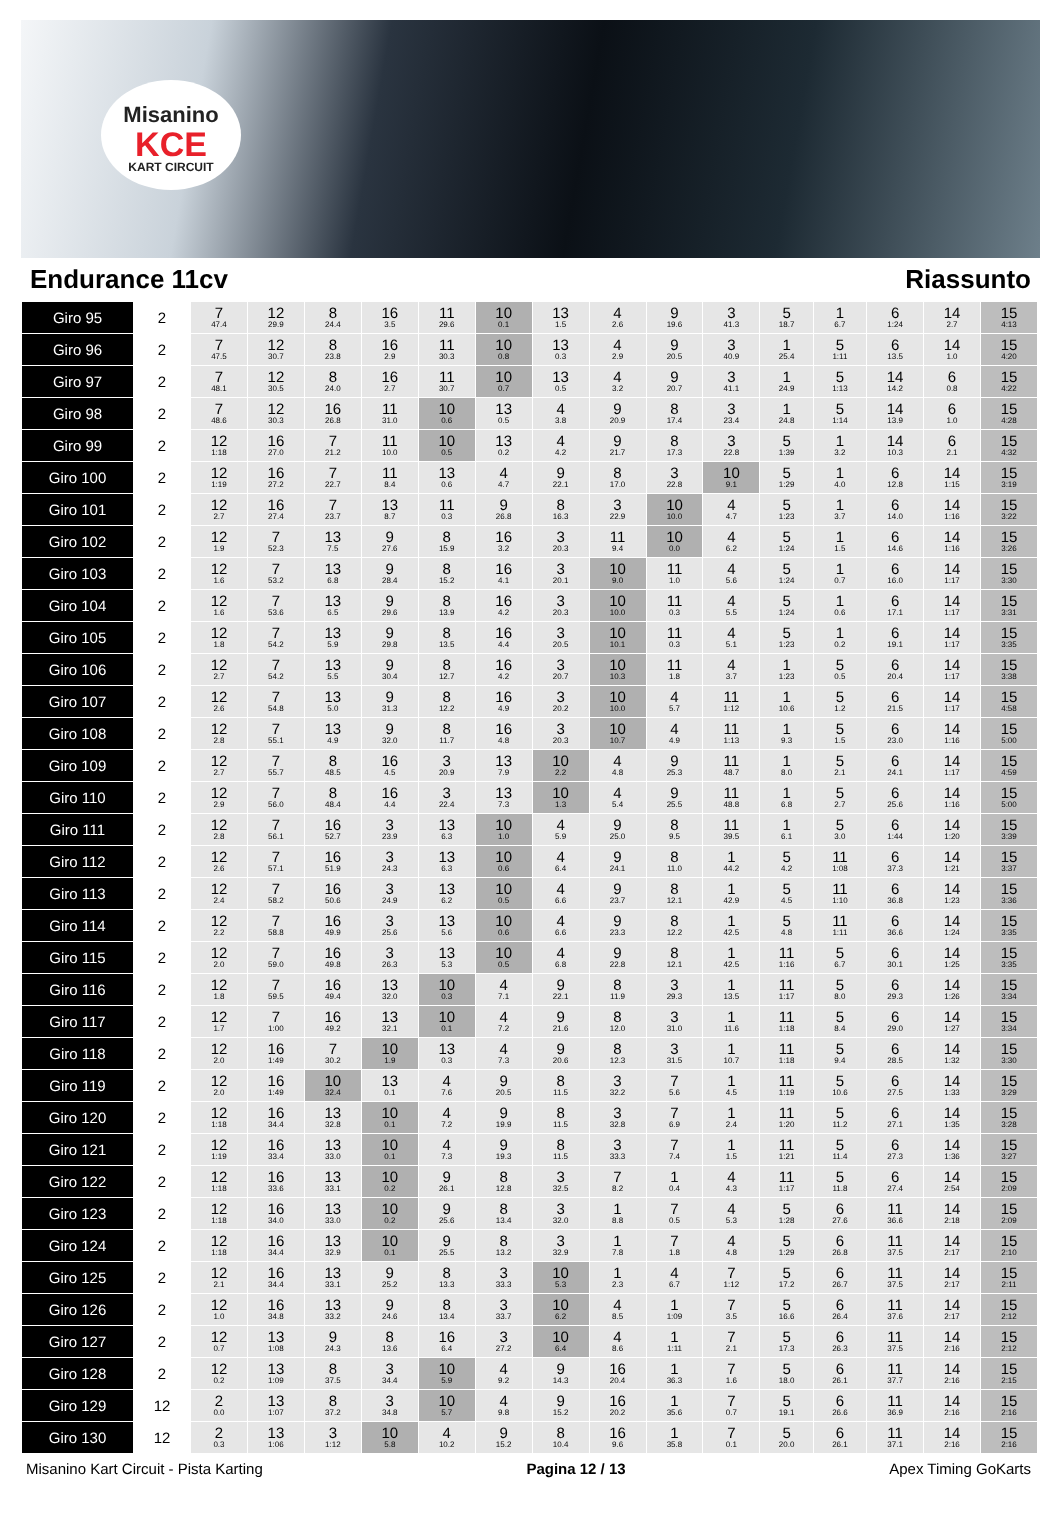Misanino
KCE
KART CIRCUIT
Endurance 11cv Riassunto
| Giro 95 | 2 | 7 47.4 | 12 29.9 | 8 24.4 | 16 3.5 | 11 29.6 | 10 0.1 | 13 1.5 | 4 2.6 | 9 19.6 | 3 41.3 | 5 18.7 | 1 6.7 | 6 1:24 | 14 2.7 | 15 4:13 |
| Giro 96 | 2 | 7 47.5 | 12 30.7 | 8 23.8 | 16 2.9 | 11 30.3 | 10 0.8 | 13 0.3 | 4 2.9 | 9 20.5 | 3 40.9 | 1 25.4 | 5 1:11 | 6 13.5 | 14 1.0 | 15 4:20 |
| Giro 97 | 2 | 7 48.1 | 12 30.5 | 8 24.0 | 16 2.7 | 11 30.7 | 10 0.7 | 13 0.5 | 4 3.2 | 9 20.7 | 3 41.1 | 1 24.9 | 5 1:13 | 14 14.2 | 6 0.8 | 15 4:22 |
| Giro 98 | 2 | 7 48.6 | 12 30.3 | 16 26.8 | 11 31.0 | 10 0.6 | 13 0.5 | 4 3.8 | 9 20.9 | 8 17.4 | 3 23.4 | 1 24.8 | 5 1:14 | 14 13.9 | 6 1.0 | 15 4:28 |
| Giro 99 | 2 | 12 1:18 | 16 27.0 | 7 21.2 | 11 10.0 | 10 0.5 | 13 0.2 | 4 4.2 | 9 21.7 | 8 17.3 | 3 22.8 | 5 1:39 | 1 3.2 | 14 10.3 | 6 2.1 | 15 4:32 |
| Giro 100 | 2 | 12 1:19 | 16 27.2 | 7 22.7 | 11 8.4 | 13 0.6 | 4 4.7 | 9 22.1 | 8 17.0 | 3 22.8 | 10 9.1 | 5 1:29 | 1 4.0 | 6 12.8 | 14 1:15 | 15 3:19 |
| Giro 101 | 2 | 12 2.7 | 16 27.4 | 7 23.7 | 13 8.7 | 11 0.3 | 9 26.8 | 8 16.3 | 3 22.9 | 10 10.0 | 4 4.7 | 5 1:23 | 1 3.7 | 6 14.0 | 14 1:16 | 15 3:22 |
| Giro 102 | 2 | 12 1.9 | 7 52.3 | 13 7.5 | 9 27.6 | 8 15.9 | 16 3.2 | 3 20.3 | 11 9.4 | 10 0.0 | 4 6.2 | 5 1:24 | 1 1.5 | 6 14.6 | 14 1:16 | 15 3:26 |
| Giro 103 | 2 | 12 1.6 | 7 53.2 | 13 6.8 | 9 28.4 | 8 15.2 | 16 4.1 | 3 20.1 | 10 9.0 | 11 1.0 | 4 5.6 | 5 1:24 | 1 0.7 | 6 16.0 | 14 1:17 | 15 3:30 |
| Giro 104 | 2 | 12 1.6 | 7 53.6 | 13 6.5 | 9 29.6 | 8 13.9 | 16 4.2 | 3 20.3 | 10 10.0 | 11 0.3 | 4 5.5 | 5 1:24 | 1 0.6 | 6 17.1 | 14 1:17 | 15 3:31 |
| Giro 105 | 2 | 12 1.8 | 7 54.2 | 13 5.9 | 9 29.8 | 8 13.5 | 16 4.4 | 3 20.5 | 10 10.1 | 11 0.3 | 4 5.1 | 5 1:23 | 1 0.2 | 6 19.1 | 14 1:17 | 15 3:35 |
| Giro 106 | 2 | 12 2.7 | 7 54.2 | 13 5.5 | 9 30.4 | 8 12.7 | 16 4.2 | 3 20.7 | 10 10.3 | 11 1.8 | 4 3.7 | 1 1:23 | 5 0.5 | 6 20.4 | 14 1:17 | 15 3:38 |
| Giro 107 | 2 | 12 2.6 | 7 54.8 | 13 5.0 | 9 31.3 | 8 12.2 | 16 4.9 | 3 20.2 | 10 10.0 | 4 5.7 | 11 1:12 | 1 10.6 | 5 1.2 | 6 21.5 | 14 1:17 | 15 4:58 |
| Giro 108 | 2 | 12 2.8 | 7 55.1 | 13 4.9 | 9 32.0 | 8 11.7 | 16 4.8 | 3 20.3 | 10 10.7 | 4 4.9 | 11 1:13 | 1 9.3 | 5 1.5 | 6 23.0 | 14 1:16 | 15 5:00 |
| Giro 109 | 2 | 12 2.7 | 7 55.7 | 8 48.5 | 16 4.5 | 3 20.9 | 13 7.9 | 10 2.2 | 4 4.8 | 9 25.3 | 11 48.7 | 1 8.0 | 5 2.1 | 6 24.1 | 14 1:17 | 15 4:59 |
| Giro 110 | 2 | 12 2.9 | 7 56.0 | 8 48.4 | 16 4.4 | 3 22.4 | 13 7.3 | 10 1.3 | 4 5.4 | 9 25.5 | 11 48.8 | 1 6.8 | 5 2.7 | 6 25.6 | 14 1:16 | 15 5:00 |
| Giro 111 | 2 | 12 2.8 | 7 56.1 | 16 52.7 | 3 23.9 | 13 6.3 | 10 1.0 | 4 5.9 | 9 25.0 | 8 9.5 | 11 39.5 | 1 6.1 | 5 3.0 | 6 1:44 | 14 1:20 | 15 3:39 |
| Giro 112 | 2 | 12 2.6 | 7 57.1 | 16 51.9 | 3 24.3 | 13 6.3 | 10 0.6 | 4 6.4 | 9 24.1 | 8 11.0 | 1 44.2 | 5 4.2 | 11 1:08 | 6 37.3 | 14 1:21 | 15 3:37 |
| Giro 113 | 2 | 12 2.4 | 7 58.2 | 16 50.6 | 3 24.9 | 13 6.2 | 10 0.5 | 4 6.6 | 9 23.7 | 8 12.1 | 1 42.9 | 5 4.5 | 11 1:10 | 6 36.8 | 14 1:23 | 15 3:36 |
| Giro 114 | 2 | 12 2.2 | 7 58.8 | 16 49.9 | 3 25.6 | 13 5.6 | 10 0.6 | 4 6.6 | 9 23.3 | 8 12.2 | 1 42.5 | 5 4.8 | 11 1:11 | 6 36.6 | 14 1:24 | 15 3:35 |
| Giro 115 | 2 | 12 2.0 | 7 59.0 | 16 49.8 | 3 26.3 | 13 5.3 | 10 0.5 | 4 6.8 | 9 22.8 | 8 12.1 | 1 42.5 | 11 1:16 | 5 6.7 | 6 30.1 | 14 1:25 | 15 3:35 |
| Giro 116 | 2 | 12 1.8 | 7 59.5 | 16 49.4 | 13 32.0 | 10 0.3 | 4 7.1 | 9 22.1 | 8 11.9 | 3 29.3 | 1 13.5 | 11 1:17 | 5 8.0 | 6 29.3 | 14 1:26 | 15 3:34 |
| Giro 117 | 2 | 12 1.7 | 7 1:00 | 16 49.2 | 13 32.1 | 10 0.1 | 4 7.2 | 9 21.6 | 8 12.0 | 3 31.0 | 1 11.6 | 11 1:18 | 5 8.4 | 6 29.0 | 14 1:27 | 15 3:34 |
| Giro 118 | 2 | 12 2.0 | 16 1:49 | 7 30.2 | 10 1.9 | 13 0.3 | 4 7.3 | 9 20.6 | 8 12.3 | 3 31.5 | 1 10.7 | 11 1:18 | 5 9.4 | 6 28.5 | 14 1:32 | 15 3:30 |
| Giro 119 | 2 | 12 2.0 | 16 1:49 | 10 32.4 | 13 0.1 | 4 7.6 | 9 20.5 | 8 11.5 | 3 32.2 | 7 5.6 | 1 4.5 | 11 1:19 | 5 10.6 | 6 27.5 | 14 1:33 | 15 3:29 |
| Giro 120 | 2 | 12 1:18 | 16 34.4 | 13 32.8 | 10 0.1 | 4 7.2 | 9 19.9 | 8 11.5 | 3 32.8 | 7 6.9 | 1 2.4 | 11 1:20 | 5 11.2 | 6 27.1 | 14 1:35 | 15 3:28 |
| Giro 121 | 2 | 12 1:19 | 16 33.4 | 13 33.0 | 10 0.1 | 4 7.3 | 9 19.3 | 8 11.5 | 3 33.3 | 7 7.4 | 1 1.5 | 11 1:21 | 5 11.4 | 6 27.3 | 14 1:36 | 15 3:27 |
| Giro 122 | 2 | 12 1:18 | 16 33.6 | 13 33.1 | 10 0.2 | 9 26.1 | 8 12.8 | 3 32.5 | 7 8.2 | 1 0.4 | 4 4.3 | 11 1:17 | 5 11.8 | 6 27.4 | 14 2:54 | 15 2:09 |
| Giro 123 | 2 | 12 1:18 | 16 34.0 | 13 33.0 | 10 0.2 | 9 25.6 | 8 13.4 | 3 32.0 | 1 8.8 | 7 0.5 | 4 5.3 | 5 1:28 | 6 27.6 | 11 36.6 | 14 2:18 | 15 2:09 |
| Giro 124 | 2 | 12 1:18 | 16 34.4 | 13 32.9 | 10 0.1 | 9 25.5 | 8 13.2 | 3 32.9 | 1 7.8 | 7 1.8 | 4 4.8 | 5 1:29 | 6 26.8 | 11 37.5 | 14 2:17 | 15 2:10 |
| Giro 125 | 2 | 12 2.1 | 16 34.4 | 13 33.1 | 9 25.2 | 8 13.3 | 3 33.3 | 10 5.3 | 1 2.3 | 4 6.7 | 7 1:12 | 5 17.2 | 6 26.7 | 11 37.5 | 14 2:17 | 15 2:11 |
| Giro 126 | 2 | 12 1.0 | 16 34.8 | 13 33.2 | 9 24.6 | 8 13.4 | 3 33.7 | 10 6.2 | 4 8.5 | 1 1:09 | 7 3.5 | 5 16.6 | 6 26.4 | 11 37.6 | 14 2:17 | 15 2:12 |
| Giro 127 | 2 | 12 0.7 | 13 1:08 | 9 24.3 | 8 13.6 | 16 6.4 | 3 27.2 | 10 6.4 | 4 8.6 | 1 1:11 | 7 2.1 | 5 17.3 | 6 26.3 | 11 37.5 | 14 2:16 | 15 2:12 |
| Giro 128 | 2 | 12 0.2 | 13 1:09 | 8 37.5 | 3 34.4 | 10 5.9 | 4 9.2 | 9 14.3 | 16 20.4 | 1 36.3 | 7 1.6 | 5 18.0 | 6 26.1 | 11 37.7 | 14 2:16 | 15 2:15 |
| Giro 129 | 12 | 2 0.0 | 13 1:07 | 8 37.2 | 3 34.8 | 10 5.7 | 4 9.8 | 9 15.2 | 16 20.2 | 1 35.6 | 7 0.7 | 5 19.1 | 6 26.6 | 11 36.9 | 14 2:16 | 15 2:16 |
| Giro 130 | 12 | 2 0.3 | 13 1:06 | 3 1:12 | 10 5.8 | 4 10.2 | 9 15.2 | 8 10.4 | 16 9.6 | 1 35.8 | 7 0.1 | 5 20.0 | 6 26.1 | 11 37.1 | 14 2:16 | 15 2:16 |
Misanino Kart Circuit - Pista Karting Pagina 12 / 13 Apex Timing GoKarts